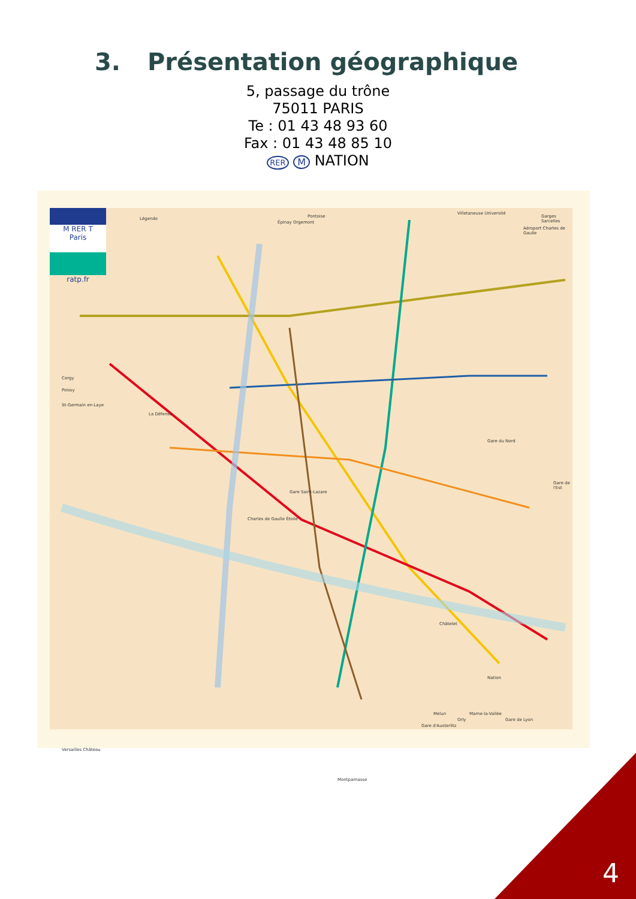3. Présentation géographique
5, passage du trône
75011 PARIS
Te : 01 43 48 93 60
Fax : 01 43 48 85 10
RER M NATION
M RER T
Paris
ratp.fr
Légende
Épinay Orgemont
Pontoise
Villetaneuse Université
Garges Sarcelles
Aéroport Charles de Gaulle
Cergy
Poissy
St-Germain en-Laye
La Défense
Gare Saint-Lazare
Charles de Gaulle Étoile
Gare du Nord
Gare de l'Est
Châtelet
Gare de Lyon
Gare d'Austerlitz
Nation
Montparnasse
Versailles Château
Marne-la-Vallée
Orly
Melun
4